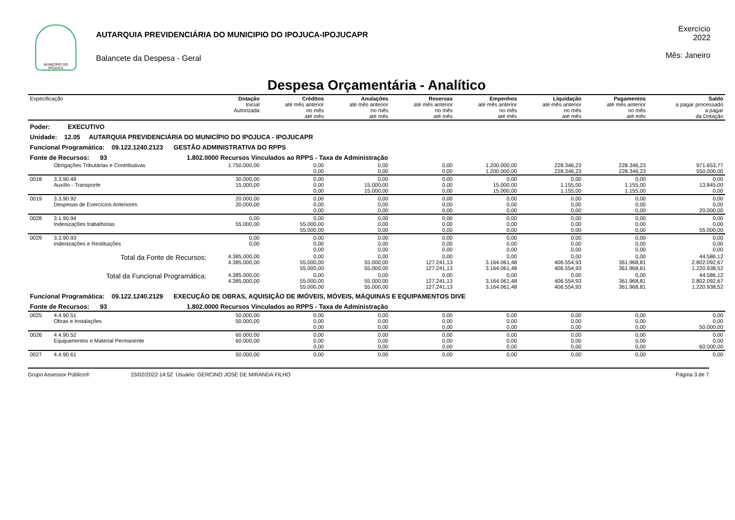MUNICÍPIO DO IPOJUCA
AUTARQUIA PREVIDENCIÁRIA DO MUNICIPIO DO IPOJUCA-IPOJUCAPR
Balancete da Despesa - Geral
Exercício
2022
Mês: Janeiro
Despesa Orçamentária - Analítico
| Especificação | | Dotação Inicial Autorizada | Créditos até mês anterior no mês até mês | Anulações até mês anterior no mês até mês | Reservas até mês anterior no mês até mês | Empenhos até mês anterior no mês até mês | Liquidação até mês anterior no mês até mês | Pagamentos até mês anterior no mês até mês | Saldo a pagar processado a pagar da Dotação |
| --- | --- | --- | --- | --- | --- | --- | --- | --- | --- |
| Poder: EXECUTIVO | | | | | | | | | |
| Unidade: 12.05 AUTARQUIA PREVIDENCIÁRIA DO MUNICÍPIO DO IPOJUCA - IPOJUCAPR | | | | | | | | | |
| Funcional Programática: 09.122.1240.2123 GESTÃO ADMINISTRATIVA DO RPPS | | | | | | | | | |
| Fonte de Recursos: 93 1.802.0000 Recursos Vinculados ao RPPS - Taxa de Administração | | | | | | | | | |
| | Obrigações Tributárias e Contributivas | 1.750.000,00 | 0,00 0,00 | 0,00 0,00 | 0,00 0,00 | 1.200.000,00 1.200.000,00 | 228.346,23 228.346,23 | 228.346,23 228.346,23 | 971.653,77 550.000,00 |
| 0018 | 3.3.90.49 Auxílio - Transporte | 30.000,00 15.000,00 | 0,00 0,00 0,00 | 0,00 15.000,00 15.000,00 | 0,00 0,00 0,00 | 0,00 15.000,00 15.000,00 | 0,00 1.155,00 1.155,00 | 0,00 1.155,00 1.155,00 | 0,00 13.845,00 0,00 |
| 0019 | 3.3.90.92 Despesas de Exercícios Anteriores | 20.000,00 20.000,00 | 0,00 0,00 0,00 | 0,00 0,00 0,00 | 0,00 0,00 0,00 | 0,00 0,00 0,00 | 0,00 0,00 0,00 | 0,00 0,00 0,00 | 0,00 0,00 20.000,00 |
| 0028 | 3.1.90.94 Indenizações trabalhistas | 0,00 55.000,00 | 0,00 55.000,00 55.000,00 | 0,00 0,00 0,00 | 0,00 0,00 0,00 | 0,00 0,00 0,00 | 0,00 0,00 0,00 | 0,00 0,00 0,00 | 0,00 0,00 55.000,00 |
| 0029 | 3.3.90.93 Indenizações e Restituições | 0,00 0,00 | 0,00 0,00 0,00 | 0,00 0,00 0,00 | 0,00 0,00 0,00 | 0,00 0,00 0,00 | 0,00 0,00 0,00 | 0,00 0,00 0,00 | 0,00 0,00 0,00 |
| | Total da Fonte de Recursos: | 4.385.000,00 4.385.000,00 | 0,00 55.000,00 55.000,00 | 0,00 55.000,00 55.000,00 | 0,00 127.241,13 127.241,13 | 0,00 3.164.061,48 3.164.061,48 | 0,00 406.554,93 406.554,93 | 0,00 361.968,81 361.968,81 | 44.586,12 2.802.092,67 1.220.938,52 |
| | Total da Funcional Programática: | 4.385.000,00 4.385.000,00 | 0,00 55.000,00 55.000,00 | 0,00 55.000,00 55.000,00 | 0,00 127.241,13 127.241,13 | 0,00 3.164.061,48 3.164.061,48 | 0,00 406.554,93 406.554,93 | 0,00 361.968,81 361.968,81 | 44.586,12 2.802.092,67 1.220.938,52 |
| Funcional Programática: 09.122.1240.2129 EXECUÇÃO DE OBRAS, AQUISIÇÃO DE IMÓVEIS, MÓVEIS, MÁQUINAS E EQUIPAMENTOS DIVE | | | | | | | | | |
| Fonte de Recursos: 93 1.802.0000 Recursos Vinculados ao RPPS - Taxa de Administração | | | | | | | | | |
| 0025 | 4.4.90.51 Obras e Instalações | 50.000,00 50.000,00 | 0,00 0,00 0,00 | 0,00 0,00 0,00 | 0,00 0,00 0,00 | 0,00 0,00 0,00 | 0,00 0,00 0,00 | 0,00 0,00 0,00 | 0,00 0,00 50.000,00 |
| 0026 | 4.4.90.52 Equipamentos e Material Permanente | 60.000,00 60.000,00 | 0,00 0,00 0,00 | 0,00 0,00 0,00 | 0,00 0,00 0,00 | 0,00 0,00 0,00 | 0,00 0,00 0,00 | 0,00 0,00 0,00 | 0,00 0,00 60.000,00 |
| 0027 | 4.4.90.61 | 50.000,00 | 0,00 | 0,00 | 0,00 | 0,00 | 0,00 | 0,00 | 0,00 |
Grupo Assessor Público® 23/02/2022 14:52 Usuário: GERCINO JOSÉ DE MIRANDA FILHO Página 3 de 7